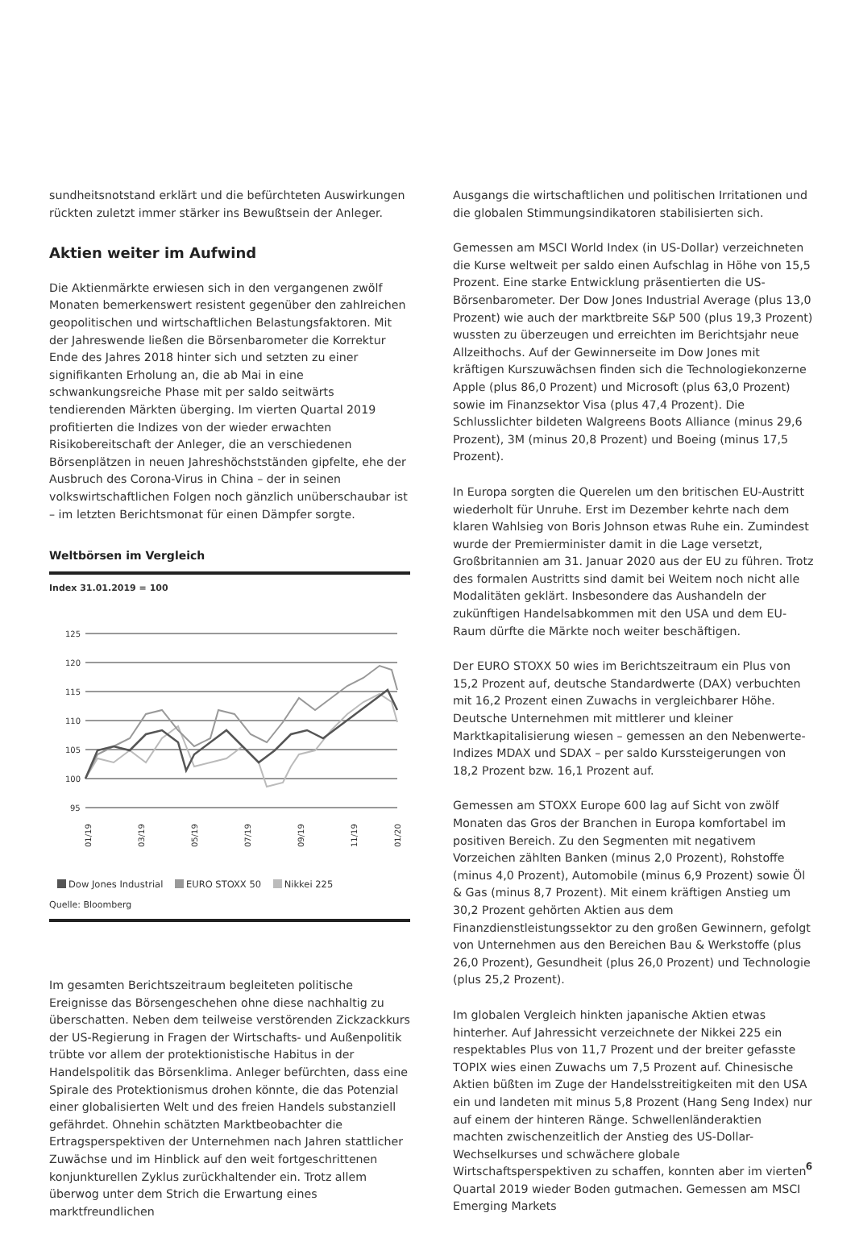sundheitsnotstand erklärt und die befürchteten Auswirkungen rückten zuletzt immer stärker ins Bewußtsein der Anleger.
Aktien weiter im Aufwind
Die Aktienmärkte erwiesen sich in den vergangenen zwölf Monaten bemerkenswert resistent gegenüber den zahlreichen geopolitischen und wirtschaftlichen Belastungsfaktoren. Mit der Jahreswende ließen die Börsenbarometer die Korrektur Ende des Jahres 2018 hinter sich und setzten zu einer signifikanten Erholung an, die ab Mai in eine schwankungsreiche Phase mit per saldo seitwärts tendierenden Märkten überging. Im vierten Quartal 2019 profitierten die Indizes von der wieder erwachten Risikobereitschaft der Anleger, die an verschiedenen Börsenplätzen in neuen Jahreshöchstständen gipfelte, ehe der Ausbruch des Corona-Virus in China – der in seinen volkswirtschaftlichen Folgen noch gänzlich unüberschaubar ist – im letzten Berichtsmonat für einen Dämpfer sorgte.
Weltbörsen im Vergleich
Index 31.01.2019 = 100
125
120
115
110
105
100
95
01/19
03/19
05/19
07/19
09/19
11/19
01/20
Dow Jones Industrial EURO STOXX 50 Nikkei 225
Quelle: Bloomberg
Im gesamten Berichtszeitraum begleiteten politische Ereignisse das Börsengeschehen ohne diese nachhaltig zu überschatten. Neben dem teilweise verstörenden Zickzackkurs der US-Regierung in Fragen der Wirtschafts- und Außenpolitik trübte vor allem der protektionistische Habitus in der Handelspolitik das Börsenklima. Anleger befürchten, dass eine Spirale des Protektionismus drohen könnte, die das Potenzial einer globalisierten Welt und des freien Handels substanziell gefährdet. Ohnehin schätzten Marktbeobachter die Ertragsperspektiven der Unternehmen nach Jahren stattlicher Zuwächse und im Hinblick auf den weit fortgeschrittenen konjunkturellen Zyklus zurückhaltender ein. Trotz allem überwog unter dem Strich die Erwartung eines marktfreundlichen
Ausgangs die wirtschaftlichen und politischen Irritationen und die globalen Stimmungsindikatoren stabilisierten sich.
Gemessen am MSCI World Index (in US-Dollar) verzeichneten die Kurse weltweit per saldo einen Aufschlag in Höhe von 15,5 Prozent. Eine starke Entwicklung präsentierten die US-Börsenbarometer. Der Dow Jones Industrial Average (plus 13,0 Prozent) wie auch der marktbreite S&P 500 (plus 19,3 Prozent) wussten zu überzeugen und erreichten im Berichtsjahr neue Allzeithochs. Auf der Gewinnerseite im Dow Jones mit kräftigen Kurszuwächsen finden sich die Technologiekonzerne Apple (plus 86,0 Prozent) und Microsoft (plus 63,0 Prozent) sowie im Finanzsektor Visa (plus 47,4 Prozent). Die Schlusslichter bildeten Walgreens Boots Alliance (minus 29,6 Prozent), 3M (minus 20,8 Prozent) und Boeing (minus 17,5 Prozent).
In Europa sorgten die Querelen um den britischen EU-Austritt wiederholt für Unruhe. Erst im Dezember kehrte nach dem klaren Wahlsieg von Boris Johnson etwas Ruhe ein. Zumindest wurde der Premierminister damit in die Lage versetzt, Großbritannien am 31. Januar 2020 aus der EU zu führen. Trotz des formalen Austritts sind damit bei Weitem noch nicht alle Modalitäten geklärt. Insbesondere das Aushandeln der zukünftigen Handelsabkommen mit den USA und dem EU-Raum dürfte die Märkte noch weiter beschäftigen.
Der EURO STOXX 50 wies im Berichtszeitraum ein Plus von 15,2 Prozent auf, deutsche Standardwerte (DAX) verbuchten mit 16,2 Prozent einen Zuwachs in vergleichbarer Höhe. Deutsche Unternehmen mit mittlerer und kleiner Marktkapitalisierung wiesen – gemessen an den Nebenwerte-Indizes MDAX und SDAX – per saldo Kurssteigerungen von 18,2 Prozent bzw. 16,1 Prozent auf.
Gemessen am STOXX Europe 600 lag auf Sicht von zwölf Monaten das Gros der Branchen in Europa komfortabel im positiven Bereich. Zu den Segmenten mit negativem Vorzeichen zählten Banken (minus 2,0 Prozent), Rohstoffe (minus 4,0 Prozent), Automobile (minus 6,9 Prozent) sowie Öl & Gas (minus 8,7 Prozent). Mit einem kräftigen Anstieg um 30,2 Prozent gehörten Aktien aus dem Finanzdienstleistungssektor zu den großen Gewinnern, gefolgt von Unternehmen aus den Bereichen Bau & Werkstoffe (plus 26,0 Prozent), Gesundheit (plus 26,0 Prozent) und Technologie (plus 25,2 Prozent).
Im globalen Vergleich hinkten japanische Aktien etwas hinterher. Auf Jahressicht verzeichnete der Nikkei 225 ein respektables Plus von 11,7 Prozent und der breiter gefasste TOPIX wies einen Zuwachs um 7,5 Prozent auf. Chinesische Aktien büßten im Zuge der Handelsstreitigkeiten mit den USA ein und landeten mit minus 5,8 Prozent (Hang Seng Index) nur auf einem der hinteren Ränge. Schwellenländeraktien machten zwischenzeitlich der Anstieg des US-Dollar-Wechselkurses und schwächere globale Wirtschaftsperspektiven zu schaffen, konnten aber im vierten Quartal 2019 wieder Boden gutmachen. Gemessen am MSCI Emerging Markets
6